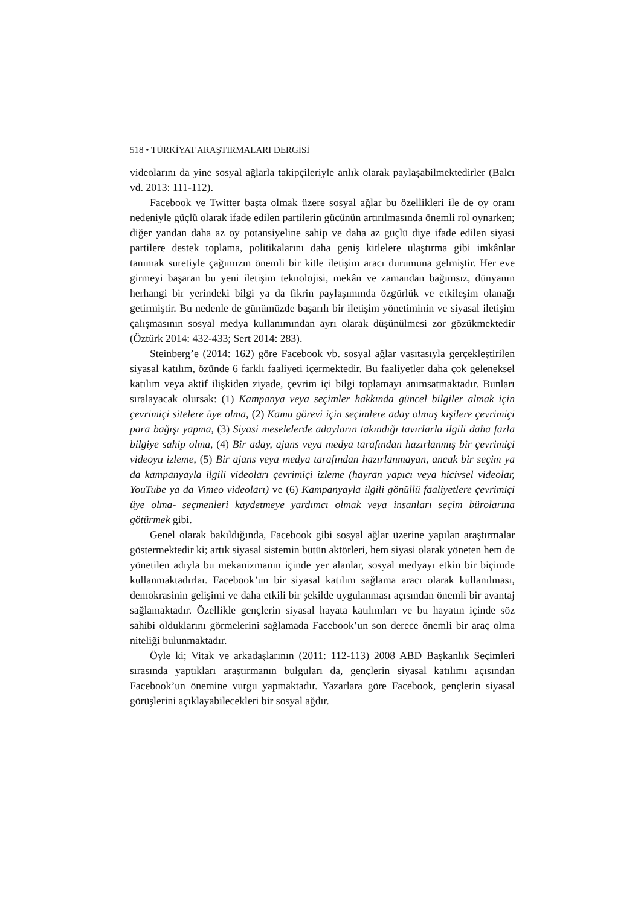518 • TÜRKİYAT ARAŞTIRMALARI DERGİSİ
videolarını da yine sosyal ağlarla takipçileriyle anlık olarak paylaşabilmektedirler (Balcı vd. 2013: 111-112).
Facebook ve Twitter başta olmak üzere sosyal ağlar bu özellikleri ile de oy oranı nedeniyle güçlü olarak ifade edilen partilerin gücünün artırılmasında önemli rol oynarken; diğer yandan daha az oy potansiyeline sahip ve daha az güçlü diye ifade edilen siyasi partilere destek toplama, politikalarını daha geniş kitlelere ulaştırma gibi imkânlar tanımak suretiyle çağımızın önemli bir kitle iletişim aracı durumuna gelmiştir. Her eve girmeyi başaran bu yeni iletişim teknolojisi, mekân ve zamandan bağımsız, dünyanın herhangi bir yerindeki bilgi ya da fikrin paylaşımında özgürlük ve etkileşim olanağı getirmiştir. Bu nedenle de günümüzde başarılı bir iletişim yönetiminin ve siyasal iletişim çalışmasının sosyal medya kullanımından ayrı olarak düşünülmesi zor gözükmektedir (Öztürk 2014: 432-433; Sert 2014: 283).
Steinberg’e (2014: 162) göre Facebook vb. sosyal ağlar vasıtasıyla gerçekleştirilen siyasal katılım, özünde 6 farklı faaliyeti içermektedir. Bu faaliyetler daha çok geleneksel katılım veya aktif ilişkiden ziyade, çevrim içi bilgi toplamayı anımsatmaktadır. Bunları sıralayacak olursak: (1) Kampanya veya seçimler hakkında güncel bilgiler almak için çevrimiçi sitelere üye olma, (2) Kamu görevi için seçimlere aday olmuş kişilere çevrimiçi para bağışı yapma, (3) Siyasi meselelerde adayların takındığı tavırlarla ilgili daha fazla bilgiye sahip olma, (4) Bir aday, ajans veya medya tarafından hazırlanmış bir çevrimiçi videoyu izleme, (5) Bir ajans veya medya tarafından hazırlanmayan, ancak bir seçim ya da kampanyayla ilgili videoları çevrimiçi izleme (hayran yapıcı veya hicivsel videolar, YouTube ya da Vimeo videoları) ve (6) Kampanyayla ilgili gönüllü faaliyetlere çevrimiçi üye olma- seçmenleri kaydetmeye yardımcı olmak veya insanları seçim bürolarına götürmek gibi.
Genel olarak bakıldığında, Facebook gibi sosyal ağlar üzerine yapılan araştırmalar göstermektedir ki; artık siyasal sistemin bütün aktörleri, hem siyasi olarak yöneten hem de yönetilen adıyla bu mekanizmanın içinde yer alanlar, sosyal medyayı etkin bir biçimde kullanmaktadırlar. Facebook’un bir siyasal katılım sağlama aracı olarak kullanılması, demokrasinin gelişimi ve daha etkili bir şekilde uygulanması açısından önemli bir avantaj sağlamaktadır. Özellikle gençlerin siyasal hayata katılımları ve bu hayatın içinde söz sahibi olduklarını görmelerini sağlamada Facebook’un son derece önemli bir araç olma niteliği bulunmaktadır.
Öyle ki; Vitak ve arkadaşlarının (2011: 112-113) 2008 ABD Başkanlık Seçimleri sırasında yaptıkları araştırmanın bulguları da, gençlerin siyasal katılımı açısından Facebook’un önemine vurgu yapmaktadır. Yazarlara göre Facebook, gençlerin siyasal görüşlerini açıklayabilecekleri bir sosyal ağdır.